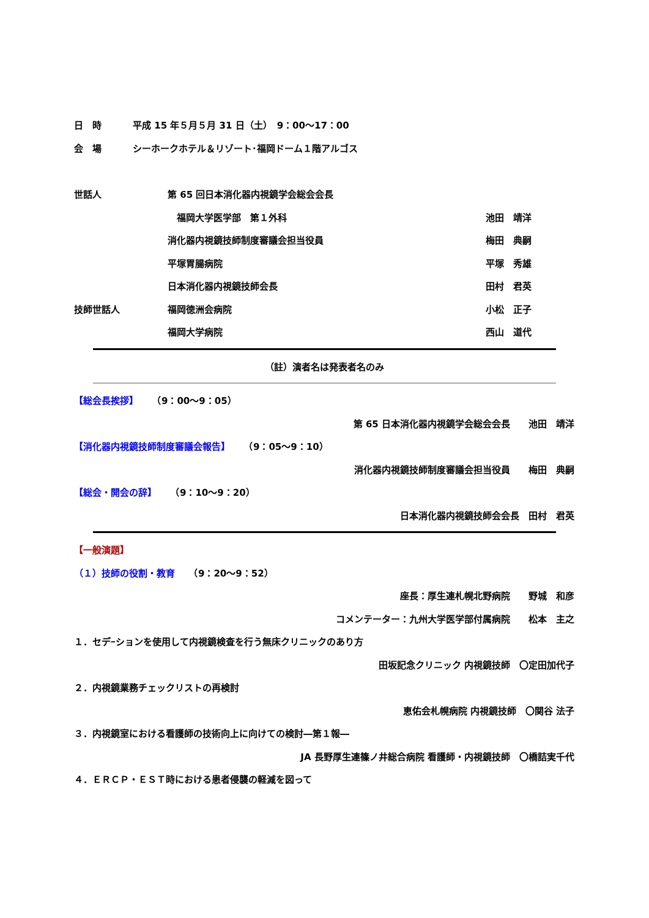日　時 平成 15 年５月５月 31 日（土）　9：00～17：00
会　場 シーホークホテル＆リゾート･福岡ドーム１階アルゴス
世話人 第 65 回日本消化器内視鏡学会総会会長
　福岡大学医学部　第１外科 池田　靖洋
消化器内視鏡技師制度審議会担当役員 梅田　典嗣
平塚胃腸病院 平塚　秀雄
日本消化器内視鏡技師会長 田村　君英
技師世話人 福岡徳洲会病院 小松　正子
福岡大学病院 西山　道代
（註）演者名は発表者名のみ
【総会長挨拶】　　（9：00～9：05）
第 65 日本消化器内視鏡学会総会会長　　池田　靖洋
【消化器内視鏡技師制度審議会報告】　　（9：05～9：10）
消化器内視鏡技師制度審議会担当役員　　梅田　典嗣
【総会・開会の辞】　　（9：10～9：20）
日本消化器内視鏡技師会会長　田村　君英
【一般演題】
（１）技師の役割・教育　　（9：20～9：52）
座長：厚生連札幌北野病院　　野城　和彦
コメンテーター：九州大学医学部付属病院　　松本　主之
１．セデｰションを使用して内視鏡検査を行う無床クリニックのあり方
田坂記念クリニック 内視鏡技師　〇定田加代子
２．内視鏡業務チェックリストの再検討
恵佑会札幌病院 内視鏡技師　〇関谷 法子
３．内視鏡室における看護師の技術向上に向けての検討―第１報―
JA 長野厚生連篠ノ井総合病院 看護師・内視鏡技師　〇橋詰実千代
４．ＥＲＣＰ・ＥＳＴ時における患者侵襲の軽減を図って